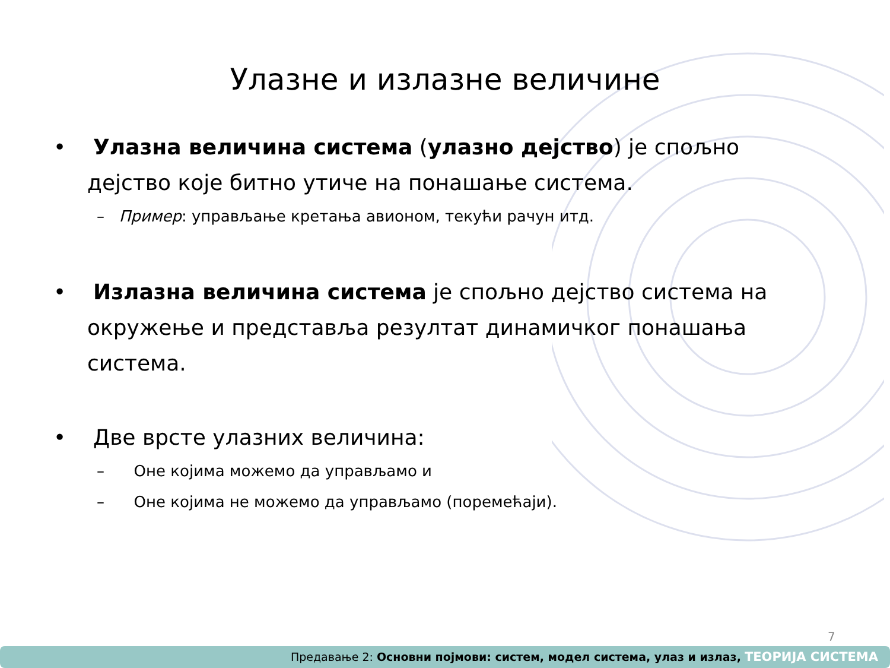Улазне и излазне величине
• Улазна величина система (улазно дејство) је спољно дејство које битно утиче на понашање система.
– Пример: управљање кретања авионом, текући рачун итд.
• Излазна величина система је спољно дејство система на окружење и представља резултат динамичког понашања система.
• Две врсте улазних величина:
– Оне којима можемо да управљамо и
– Оне којима не можемо да управљамо (поремећаји).
7
Предавање 2: Основни појмови: систем, модел система, улаз и излаз, ТЕОРИЈА СИСТЕМА